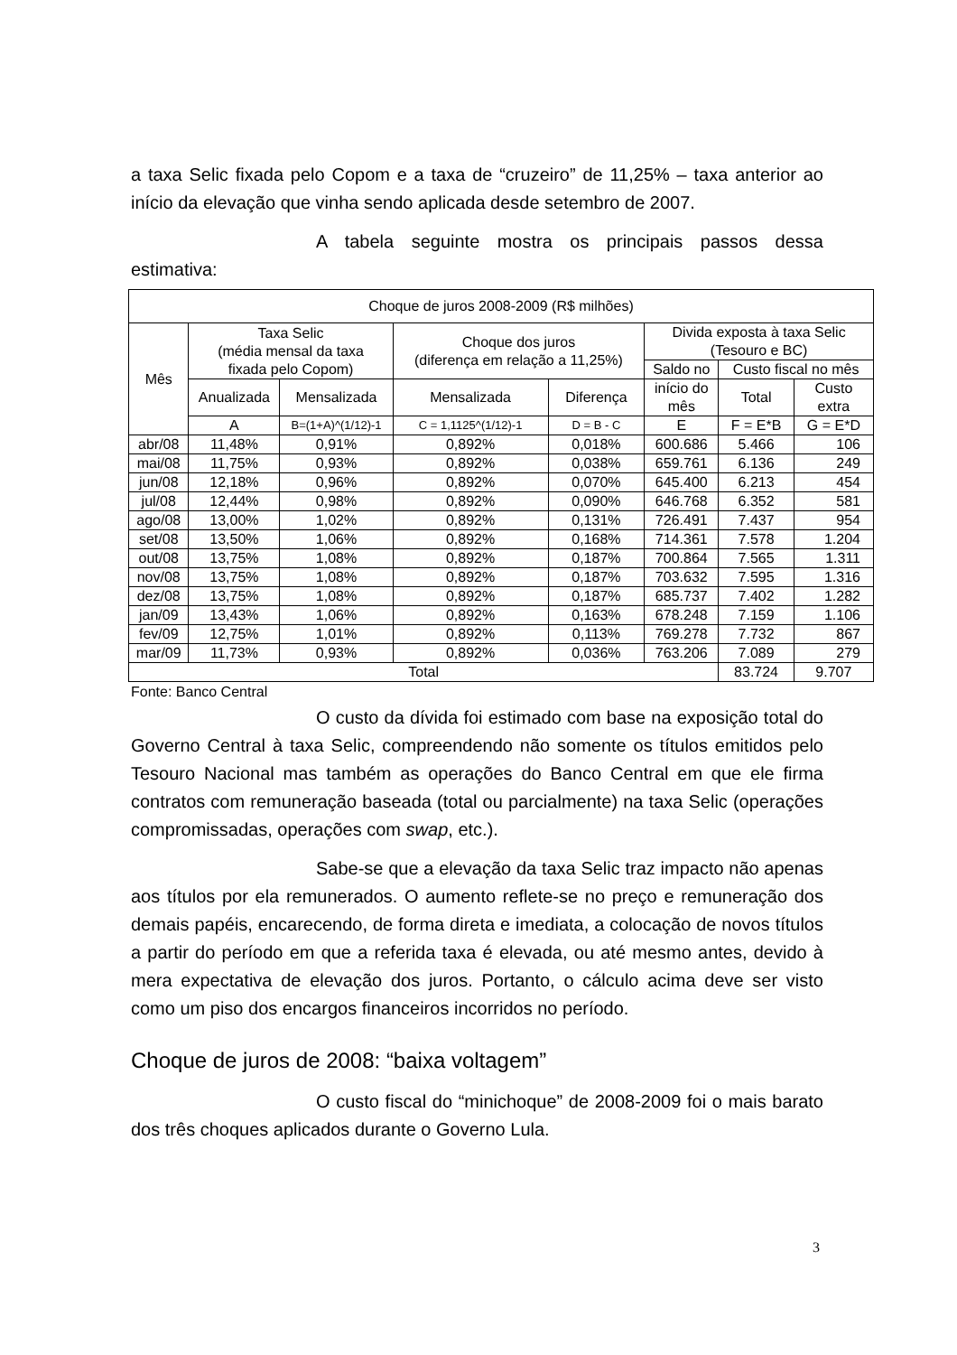a taxa Selic fixada pelo Copom e a taxa de “cruzeiro” de 11,25% – taxa anterior ao início da elevação que vinha sendo aplicada desde setembro de 2007.
A tabela seguinte mostra os principais passos dessa estimativa:
| Choque de juros 2008-2009 (R$ milhões) | | | | | | | |
| --- | --- | --- | --- | --- | --- | --- | --- |
| Mês | Taxa Selic (média mensal da taxa fixada pelo Copom) | | Choque dos juros (diferença em relação a 11,25%) | | Divida exposta à taxa Selic (Tesouro e BC) | | |
| | | | | | Saldo no | Custo fiscal no mês | |
| | Anualizada | Mensalizada | Mensalizada | Diferença | início do mês | Total | Custo extra |
| | A | B=(1+A)^(1/12)-1 | C = 1,1125^(1/12)-1 | D = B - C | E | F = E*B | G = E*D |
| abr/08 | 11,48% | 0,91% | 0,892% | 0,018% | 600.686 | 5.466 | 106 |
| mai/08 | 11,75% | 0,93% | 0,892% | 0,038% | 659.761 | 6.136 | 249 |
| jun/08 | 12,18% | 0,96% | 0,892% | 0,070% | 645.400 | 6.213 | 454 |
| jul/08 | 12,44% | 0,98% | 0,892% | 0,090% | 646.768 | 6.352 | 581 |
| ago/08 | 13,00% | 1,02% | 0,892% | 0,131% | 726.491 | 7.437 | 954 |
| set/08 | 13,50% | 1,06% | 0,892% | 0,168% | 714.361 | 7.578 | 1.204 |
| out/08 | 13,75% | 1,08% | 0,892% | 0,187% | 700.864 | 7.565 | 1.311 |
| nov/08 | 13,75% | 1,08% | 0,892% | 0,187% | 703.632 | 7.595 | 1.316 |
| dez/08 | 13,75% | 1,08% | 0,892% | 0,187% | 685.737 | 7.402 | 1.282 |
| jan/09 | 13,43% | 1,06% | 0,892% | 0,163% | 678.248 | 7.159 | 1.106 |
| fev/09 | 12,75% | 1,01% | 0,892% | 0,113% | 769.278 | 7.732 | 867 |
| mar/09 | 11,73% | 0,93% | 0,892% | 0,036% | 763.206 | 7.089 | 279 |
| Total | | | | | | 83.724 | 9.707 |
Fonte: Banco Central
O custo da dívida foi estimado com base na exposição total do Governo Central à taxa Selic, compreendendo não somente os títulos emitidos pelo Tesouro Nacional mas também as operações do Banco Central em que ele firma contratos com remuneração baseada (total ou parcialmente) na taxa Selic (operações compromissadas, operações com swap, etc.).
Sabe-se que a elevação da taxa Selic traz impacto não apenas aos títulos por ela remunerados. O aumento reflete-se no preço e remuneração dos demais papéis, encarecendo, de forma direta e imediata, a colocação de novos títulos a partir do período em que a referida taxa é elevada, ou até mesmo antes, devido à mera expectativa de elevação dos juros. Portanto, o cálculo acima deve ser visto como um piso dos encargos financeiros incorridos no período.
Choque de juros de 2008: “baixa voltagem”
O custo fiscal do “minichoque” de 2008-2009 foi o mais barato dos três choques aplicados durante o Governo Lula.
3